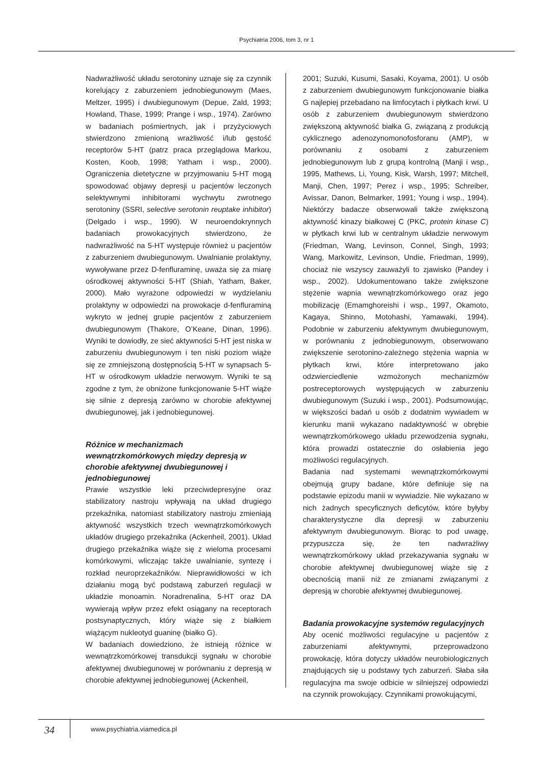Psychiatria 2006, tom 3, nr 1
Nadwrażliwość układu serotoniny uznaje się za czynnik korelujący z zaburzeniem jednobiegunowym (Maes, Meltzer, 1995) i dwubiegunowym (Depue, Zald, 1993; Howland, Thase, 1999; Prange i wsp., 1974). Zarówno w badaniach pośmiertnych, jak i przyżyciowych stwierdzono zmienioną wrażliwość i/lub gęstość receptorów 5-HT (patrz praca przeglądowa Markou, Kosten, Koob, 1998; Yatham i wsp., 2000). Ograniczenia dietetyczne w przyjmowaniu 5-HT mogą spowodować objawy depresji u pacjentów leczonych selektywnymi inhibitorami wychwytu zwrotnego serotoniny (SSRI, selective serotonin reuptake inhibitor) (Delgado i wsp., 1990). W neuroendokrynnych badaniach prowokacyjnych stwierdzono, że nadwrażliwość na 5-HT występuje również u pacjentów z zaburzeniem dwubiegunowym. Uwalnianie prolaktyny, wywoływane przez D-fenfluraminę, uważa się za miarę ośrodkowej aktywności 5-HT (Shiah, Yatham, Baker, 2000). Mało wyrażone odpowiedzi w wydzielaniu prolaktyny w odpowiedzi na prowokacje d-fenfluraminą wykryto w jednej grupie pacjentów z zaburzeniem dwubiegunowym (Thakore, O’Keane, Dinan, 1996). Wyniki te dowiodły, ze sieć aktywności 5-HT jest niska w zaburzeniu dwubiegunowym i ten niski poziom wiąże się ze zmniejszoną dostępnością 5-HT w synapsach 5-HT w ośrodkowym układzie nerwowym. Wyniki te są zgodne z tym, że obniżone funkcjonowanie 5-HT wiąże się silnie z depresją zarówno w chorobie afektywnej dwubiegunowej, jak i jednobiegunowej.
Różnice w mechanizmach wewnątrzkomórkowych między depresją w chorobie afektywnej dwubiegunowej i jednobiegunowej
Prawie wszystkie leki przeciwdepresyjne oraz stabilizatory nastroju wpływają na układ drugiego przekaźnika, natomiast stabilizatory nastroju zmieniają aktywność wszystkich trzech wewnątrzkomórkowych układów drugiego przekaźnika (Ackenheil, 2001). Układ drugiego przekaźnika wiąże się z wieloma procesami komórkowymi, wliczając także uwalnianie, syntezę i rozkład neuroprzekaźników. Nieprawidłowości w ich działaniu mogą być podstawą zaburzeń regulacji w układzie monoamin. Noradrenalina, 5-HT oraz DA wywierają wpływ przez efekt osiągany na receptorach postsynaptycznych, który wiąże się z białkiem wiążącym nukleotyd guaninę (białko G).
W badaniach dowiedziono, że istnieją różnice w wewnątrzkomórkowej transdukcji sygnału w chorobie afektywnej dwubiegunowej w porównaniu z depresją w chorobie afektywnej jednobiegunowej (Ackenheil,
2001; Suzuki, Kusumi, Sasaki, Koyama, 2001). U osób z zaburzeniem dwubiegunowym funkcjonowanie białka G najlepiej przebadano na limfocytach i płytkach krwi. U osób z zaburzeniem dwubiegunowym stwierdzono zwiększoną aktywność białka G, związaną z produkcją cyklicznego adenozynomonofosforanu (AMP), w porównaniu z osobami z zaburzeniem jednobiegunowym lub z grupą kontrolną (Manji i wsp., 1995, Mathews, Li, Young, Kisk, Warsh, 1997; Mitchell, Manji, Chen, 1997; Perez i wsp., 1995; Schreiber, Avissar, Danon, Belmarker, 1991; Young i wsp., 1994). Niektórzy badacze obserwowali także zwiększoną aktywność kinazy białkowej C (PKC, protein kinase C) w płytkach krwi lub w centralnym układzie nerwowym (Friedman, Wang, Levinson, Connel, Singh, 1993; Wang, Markowitz, Levinson, Undie, Friedman, 1999), chociaż nie wszyscy zauważyli to zjawisko (Pandey i wsp., 2002). Udokumentowano także zwiększone stężenie wapnia wewnątrzkomórkowego oraz jego mobilizację (Emamghoreishi i wsp., 1997, Okamoto, Kagaya, Shinno, Motohashi, Yamawaki, 1994). Podobnie w zaburzeniu afektywnym dwubiegunowym, w porównaniu z jednobiegunowym, obserwowano zwiększenie serotonino-zależnego stężenia wapnia w płytkach krwi, które interpretowano jako odzwierciedlenie wzmożonych mechanizmów postreceptorowych występujących w zaburzeniu dwubiegunowym (Suzuki i wsp., 2001). Podsumowując, w większości badań u osób z dodatnim wywiadem w kierunku manii wykazano nadaktywność w obrębie wewnątrzkomórkowego układu przewodzenia sygnału, która prowadzi ostatecznie do osłabienia jego możliwości regulacyjnych.
Badania nad systemami wewnątrzkomórkowymi obejmują grupy badane, które definiuje się na podstawie epizodu manii w wywiadzie. Nie wykazano w nich żadnych specyficznych deficytów, które byłyby charakterystyczne dla depresji w zaburzeniu afektywnym dwubiegunowym. Biorąc to pod uwagę, przypuszcza się, że ten nadwrażliwy wewnątrzkomórkowy układ przekazywania sygnału w chorobie afektywnej dwubiegunowej wiąże się z obecnością manii niż ze zmianami związanymi z depresją w chorobie afektywnej dwubiegunowej.
Badania prowokacyjne systemów regulacyjnych
Aby ocenić możliwości regulacyjne u pacjentów z zaburzeniami afektywnymi, przeprowadzono prowokację, która dotyczy układów neurobiologicznych znajdujących się u podstawy tych zaburzeń. Słaba siła regulacyjna ma swoje odbicie w silniejszej odpowiedzi na czynnik prowokujący. Czynnikami prowokującymi,
34
www.psychiatria.viamedica.pl